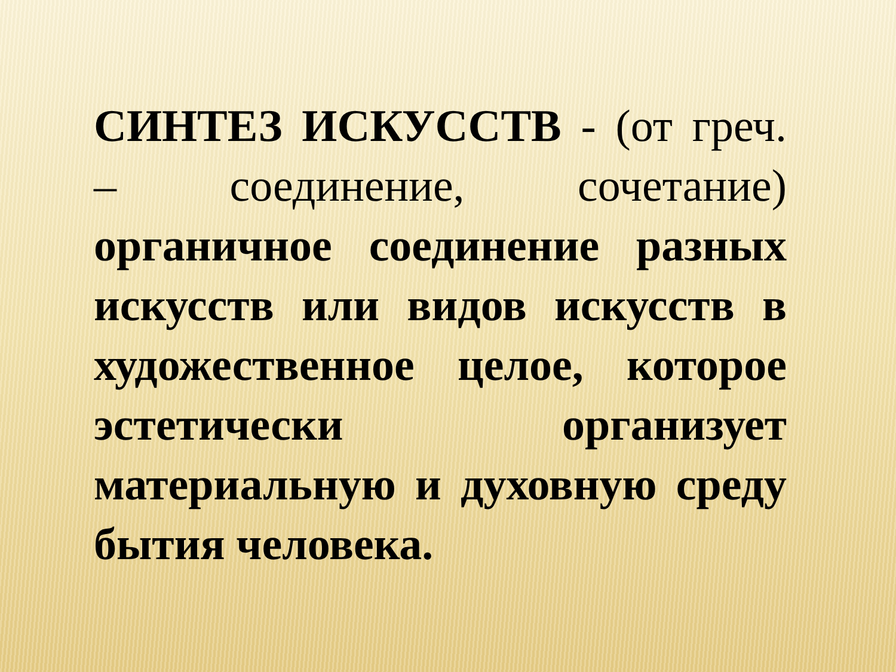СИНТЕЗ ИСКУССТВ - (от греч. – соединение, сочетание) органичное соединение разных искусств или видов искусств в художественное целое, которое эстетически организует материальную и духовную среду бытия человека.